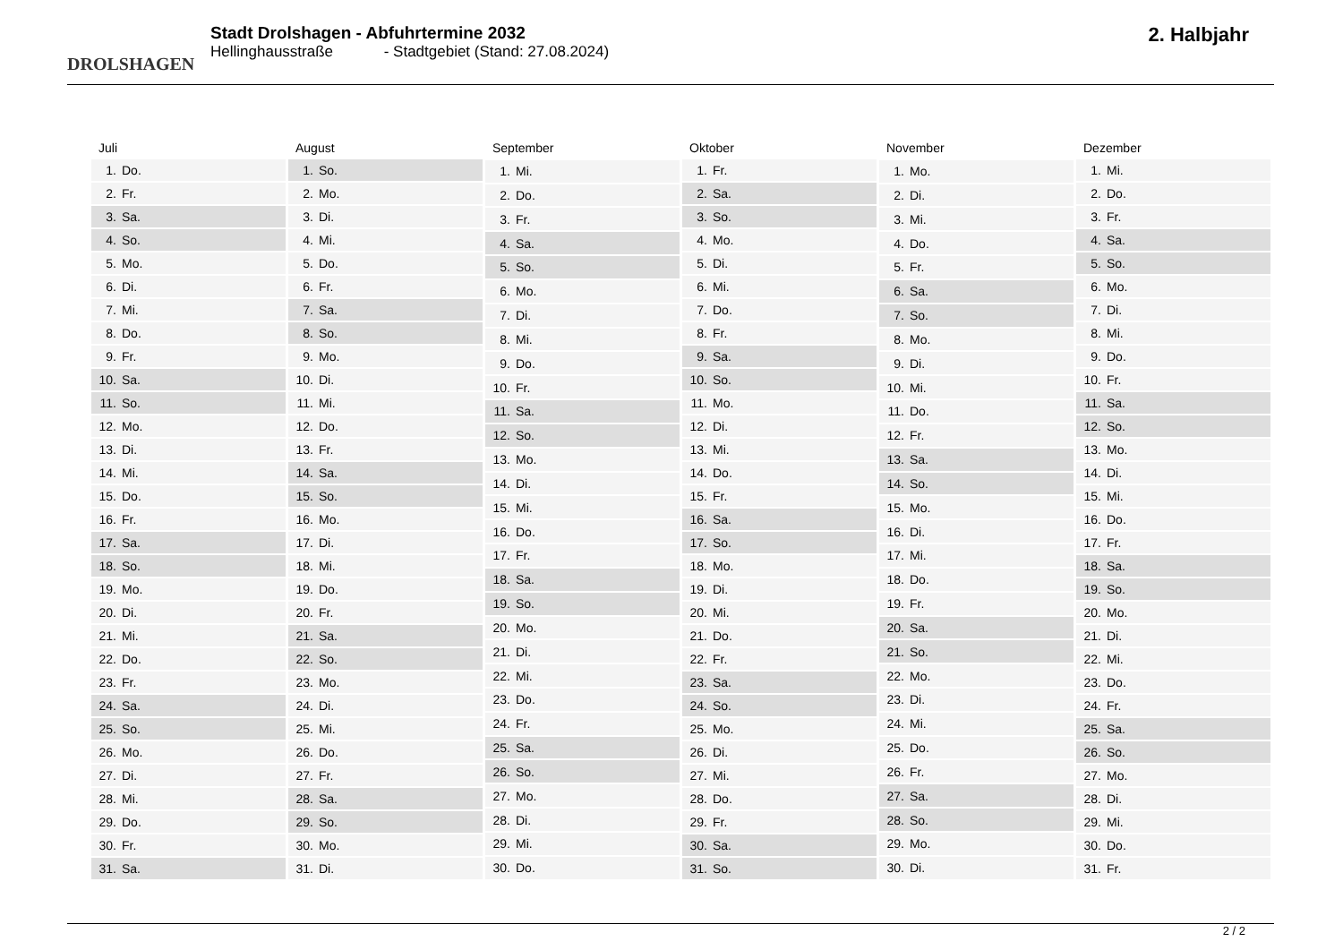DROLSHAGEN
Stadt Drolshagen - Abfuhrtermine 2032
Hellinghausstraße - Stadtgebiet (Stand: 27.08.2024)
2. Halbjahr
| Juli | |
| --- | --- |
| 1. | Do. |
| 2. | Fr. |
| 3. | Sa. |
| 4. | So. |
| 5. | Mo. |
| 6. | Di. |
| 7. | Mi. |
| 8. | Do. |
| 9. | Fr. |
| 10. | Sa. |
| 11. | So. |
| 12. | Mo. |
| 13. | Di. |
| 14. | Mi. |
| 15. | Do. |
| 16. | Fr. |
| 17. | Sa. |
| 18. | So. |
| 19. | Mo. |
| 20. | Di. |
| 21. | Mi. |
| 22. | Do. |
| 23. | Fr. |
| 24. | Sa. |
| 25. | So. |
| 26. | Mo. |
| 27. | Di. |
| 28. | Mi. |
| 29. | Do. |
| 30. | Fr. |
| 31. | Sa. |
| August | |
| --- | --- |
| 1. | So. |
| 2. | Mo. |
| 3. | Di. |
| 4. | Mi. |
| 5. | Do. |
| 6. | Fr. |
| 7. | Sa. |
| 8. | So. |
| 9. | Mo. |
| 10. | Di. |
| 11. | Mi. |
| 12. | Do. |
| 13. | Fr. |
| 14. | Sa. |
| 15. | So. |
| 16. | Mo. |
| 17. | Di. |
| 18. | Mi. |
| 19. | Do. |
| 20. | Fr. |
| 21. | Sa. |
| 22. | So. |
| 23. | Mo. |
| 24. | Di. |
| 25. | Mi. |
| 26. | Do. |
| 27. | Fr. |
| 28. | Sa. |
| 29. | So. |
| 30. | Mo. |
| 31. | Di. |
| September | |
| --- | --- |
| 1. | Mi. |
| 2. | Do. |
| 3. | Fr. |
| 4. | Sa. |
| 5. | So. |
| 6. | Mo. |
| 7. | Di. |
| 8. | Mi. |
| 9. | Do. |
| 10. | Fr. |
| 11. | Sa. |
| 12. | So. |
| 13. | Mo. |
| 14. | Di. |
| 15. | Mi. |
| 16. | Do. |
| 17. | Fr. |
| 18. | Sa. |
| 19. | So. |
| 20. | Mo. |
| 21. | Di. |
| 22. | Mi. |
| 23. | Do. |
| 24. | Fr. |
| 25. | Sa. |
| 26. | So. |
| 27. | Mo. |
| 28. | Di. |
| 29. | Mi. |
| 30. | Do. |
| Oktober | |
| --- | --- |
| 1. | Fr. |
| 2. | Sa. |
| 3. | So. |
| 4. | Mo. |
| 5. | Di. |
| 6. | Mi. |
| 7. | Do. |
| 8. | Fr. |
| 9. | Sa. |
| 10. | So. |
| 11. | Mo. |
| 12. | Di. |
| 13. | Mi. |
| 14. | Do. |
| 15. | Fr. |
| 16. | Sa. |
| 17. | So. |
| 18. | Mo. |
| 19. | Di. |
| 20. | Mi. |
| 21. | Do. |
| 22. | Fr. |
| 23. | Sa. |
| 24. | So. |
| 25. | Mo. |
| 26. | Di. |
| 27. | Mi. |
| 28. | Do. |
| 29. | Fr. |
| 30. | Sa. |
| 31. | So. |
| November | |
| --- | --- |
| 1. | Mo. |
| 2. | Di. |
| 3. | Mi. |
| 4. | Do. |
| 5. | Fr. |
| 6. | Sa. |
| 7. | So. |
| 8. | Mo. |
| 9. | Di. |
| 10. | Mi. |
| 11. | Do. |
| 12. | Fr. |
| 13. | Sa. |
| 14. | So. |
| 15. | Mo. |
| 16. | Di. |
| 17. | Mi. |
| 18. | Do. |
| 19. | Fr. |
| 20. | Sa. |
| 21. | So. |
| 22. | Mo. |
| 23. | Di. |
| 24. | Mi. |
| 25. | Do. |
| 26. | Fr. |
| 27. | Sa. |
| 28. | So. |
| 29. | Mo. |
| 30. | Di. |
| Dezember | |
| --- | --- |
| 1. | Mi. |
| 2. | Do. |
| 3. | Fr. |
| 4. | Sa. |
| 5. | So. |
| 6. | Mo. |
| 7. | Di. |
| 8. | Mi. |
| 9. | Do. |
| 10. | Fr. |
| 11. | Sa. |
| 12. | So. |
| 13. | Mo. |
| 14. | Di. |
| 15. | Mi. |
| 16. | Do. |
| 17. | Fr. |
| 18. | Sa. |
| 19. | So. |
| 20. | Mo. |
| 21. | Di. |
| 22. | Mi. |
| 23. | Do. |
| 24. | Fr. |
| 25. | Sa. |
| 26. | So. |
| 27. | Mo. |
| 28. | Di. |
| 29. | Mi. |
| 30. | Do. |
| 31. | Fr. |
2 / 2